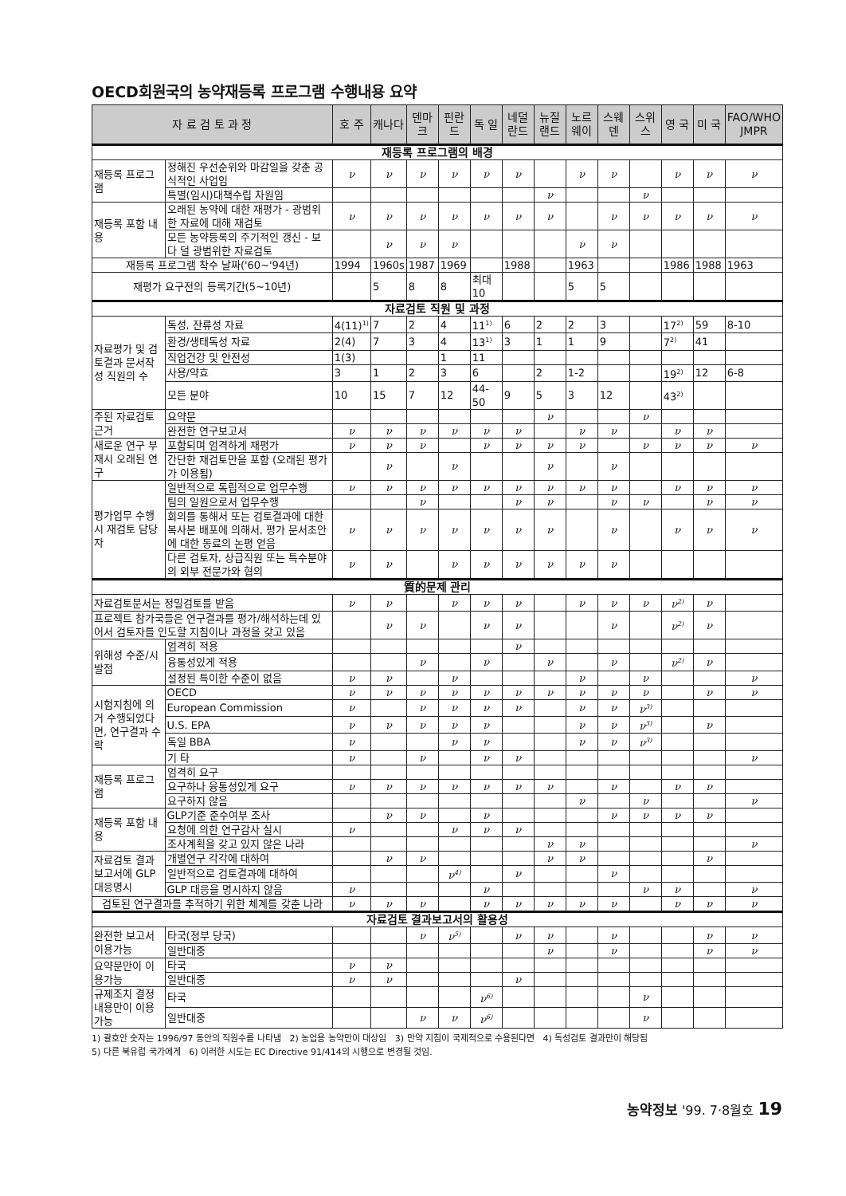OECD회원국의 농약재등록 프로그램 수행내용 요약
| 자 료 검 토 과 정 | | 호 주 | 캐나다 | 덴마크 | 핀란드 | 독 일 | 네덜란드 | 뉴질랜드 | 노르웨이 | 스웨덴 | 스위스 | 영 국 | 미 국 | FAO/WHO JMPR |
| --- | --- | --- | --- | --- | --- | --- | --- | --- | --- | --- | --- | --- | --- | --- |
| 재등록 프로그램의 배경 | | | | | | | | | | | | | | |
| 재등록 프로그램 | 정해진 우선순위와 마감일을 갖춘 공식적인 사업임 | ν | ν | ν | ν | ν | ν | | ν | ν | | ν | ν | ν |
| | 특별(임시)대책수립 차원임 | | | | | | | ν | | | ν | | | |
| 재등록 포함 내용 | 오래된 농약에 대한 재평가 - 광범위한 자료에 대해 재검토 | ν | ν | ν | ν | ν | ν | ν | | ν | ν | ν | ν | ν |
| | 모든 농약등록의 주기적인 갱신 - 보다 덜 광범위한 자료검토 | | ν | ν | ν | | | | ν | ν | | | | |
| 재등록 프로그램 착수 날짜('60~'94년) | | 1994 | 1960s | 1987 | 1969 | | 1988 | | 1963 | | | 1986 | 1988 | 1963 |
| 재평가 요구전의 등록기간(5~10년) | | | 5 | 8 | 8 | 최대10 | | | 5 | 5 | | | | |
| 자료검토 직원 및 과정 | | | | | | | | | | | | | | |
| 자료평가 및 검토결과 문서작성 직원의 수 | 독성, 잔류성 자료 | 4(11)<sup>1)</sup> | 7 | 2 | 4 | 11<sup>1)</sup> | 6 | 2 | 2 | 3 | | 17<sup>2)</sup> | 59 | 8-10 |
| | 환경/생태독성 자료 | 2(4) | 7 | 3 | 4 | 13<sup>1)</sup> | 3 | 1 | 1 | 9 | | 7<sup>2)</sup> | 41 | |
| | 직업건강 및 안전성 | 1(3) | | | 1 | 11 | | | | | | | | |
| | 사용/약효 | 3 | 1 | 2 | 3 | 6 | | 2 | 1-2 | | | 19<sup>2)</sup> | 12 | 6-8 |
| | 모든 분야 | 10 | 15 | 7 | 12 | 44-50 | 9 | 5 | 3 | 12 | | 43<sup>2)</sup> | | |
| 주된 자료검토 근거 | 요약문 | | | | | | | ν | | | ν | | | |
| | 완전한 연구보고서 | ν | ν | ν | ν | ν | ν | | ν | ν | | ν | ν | |
| 새로운 연구 부재시 오래된 연구 | 포함되며 엄격하게 재평가 | ν | ν | ν | | ν | ν | ν | ν | | ν | ν | ν | ν |
| | 간단한 재검토만을 포함 (오래된 평가가 이용됨) | | ν | | ν | | | ν | | ν | | | | |
| 평가업무 수행시 재검토 담당자 | 일반적으로 독립적으로 업무수행 | ν | ν | ν | ν | ν | ν | ν | ν | ν | | ν | ν | ν |
| | 팀의 일원으로서 업무수행 | | | ν | | | ν | ν | | ν | ν | | ν | ν |
| | 회의를 통해서 또는 검토결과에 대한 복사본 배포에 의해서, 평가 문서초안에 대한 동료의 논평 얻음 | ν | ν | ν | ν | ν | ν | ν | | ν | | ν | ν | ν |
| | 다른 검토자, 상급직원 또는 특수분야의 외부 전문가와 협의 | ν | ν | | ν | ν | ν | ν | ν | ν | | | | |
| 質的문제 관리 | | | | | | | | | | | | | | |
| 자료검토문서는 정밀검토를 받음 | | ν | ν | | ν | ν | ν | | ν | ν | ν | ν<sup>2)</sup> | ν | |
| 프로젝트 참가국들은 연구결과를 평가/해석하는데 있어서 검토자를 인도할 지침이나 과정을 갖고 있음 | | | ν | ν | | ν | ν | | | ν | | ν<sup>2)</sup> | ν | |
| 위해성 수준/시발점 | 엄격히 적용 | | | | | | ν | | | | | | | |
| | 융통성있게 적용 | | | ν | | ν | | ν | | ν | | ν<sup>2)</sup> | ν | |
| | 설정된 특이한 수준이 없음 | ν | ν | | ν | | | | ν | | ν | | | ν |
| 시험지침에 의거 수행되었다면, 연구결과 수락 | OECD | ν | ν | ν | ν | ν | ν | ν | ν | ν | ν | | ν | ν |
| | European Commission | ν | | ν | ν | ν | ν | | ν | ν | ν<sup>3)</sup> | | | |
| | U.S. EPA | ν | ν | ν | ν | ν | | | ν | ν | ν<sup>3)</sup> | | ν | |
| | 독일 BBA | ν | | | ν | ν | | | ν | ν | ν<sup>3)</sup> | | | |
| | 기 타 | ν | | ν | | ν | ν | | | | | | | ν |
| 재등록 프로그램 | 엄격히 요구 | | | | | | | | | | | | | |
| | 요구하나 융통성있게 요구 | ν | ν | ν | ν | ν | ν | ν | | ν | | ν | ν | |
| | 요구하지 않음 | | | | | | | | ν | | ν | | | ν |
| 재등록 포함 내용 | GLP기준 준수여부 조사 | | ν | ν | | ν | | | | ν | ν | ν | ν | |
| | 요청에 의한 연구감사 실시 | ν | | | ν | ν | ν | | | | | | | |
| | 조사계획을 갖고 있지 않은 나라 | | | | | | | ν | ν | | | | | ν |
| 자료검토 결과보고서에 GLP 대응명시 | 개별연구 각각에 대하여 | | ν | ν | | | | ν | ν | | | | ν | |
| | 일반적으로 검토결과에 대하여 | | | | ν<sup>4)</sup> | | ν | | | ν | | | | |
| | GLP 대응을 명시하지 않음 | ν | | | | ν | | | | | ν | ν | | ν |
| 검토된 연구결과를 추적하기 위한 체계를 갖춘 나라 | | ν | ν | ν | | ν | ν | ν | ν | ν | | ν | ν | ν |
| 자료검토 결과보고서의 활용성 | | | | | | | | | | | | | | |
| 완전한 보고서 이용가능 | 타국(정부 당국) | | | ν | ν<sup>5)</sup> | | ν | ν | | ν | | | ν | ν |
| | 일반대중 | | | | | | | ν | | ν | | | ν | ν |
| 요약문만이 이용가능 | 타국 | ν | ν | | | | | | | | | | | |
| | 일반대중 | ν | ν | | | | ν | | | | | | | |
| 규제조치 결정내용만이 이용가능 | 타국 | | | | | ν<sup>6)</sup> | | | | | ν | | | |
| | 일반대중 | | | ν | ν | ν<sup>6)</sup> | | | | | ν | | | |
1) 괄호안 숫자는 1996/97 동안의 직원수를 나타냄 2) 농업용 농약만이 대상임 3) 만약 지침이 국제적으로 수용된다면 4) 독성검토 결과만이 해당됨
5) 다른 북유럽 국가에게 6) 이러한 시도는 EC Directive 91/414의 시행으로 변경될 것임.
농약정보 '99. 7·8월호 19